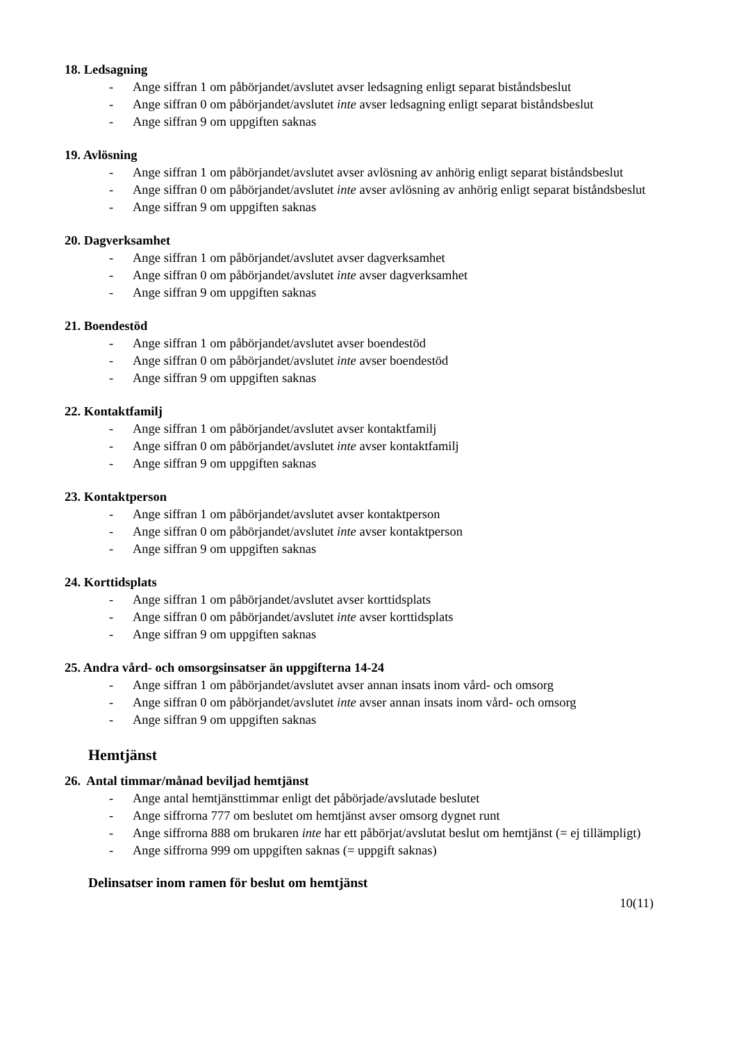18. Ledsagning
- Ange siffran 1 om påbörjandet/avslutet avser ledsagning enligt separat biståndsbeslut
- Ange siffran 0 om påbörjandet/avslutet inte avser ledsagning enligt separat biståndsbeslut
- Ange siffran 9 om uppgiften saknas
19. Avlösning
- Ange siffran 1 om påbörjandet/avslutet avser avlösning av anhörig enligt separat biståndsbeslut
- Ange siffran 0 om påbörjandet/avslutet inte avser avlösning av anhörig enligt separat biståndsbeslut
- Ange siffran 9 om uppgiften saknas
20. Dagverksamhet
- Ange siffran 1 om påbörjandet/avslutet avser dagverksamhet
- Ange siffran 0 om påbörjandet/avslutet inte avser dagverksamhet
- Ange siffran 9 om uppgiften saknas
21. Boendestöd
- Ange siffran 1 om påbörjandet/avslutet avser boendestöd
- Ange siffran 0 om påbörjandet/avslutet inte avser boendestöd
- Ange siffran 9 om uppgiften saknas
22. Kontaktfamilj
- Ange siffran 1 om påbörjandet/avslutet avser kontaktfamilj
- Ange siffran 0 om påbörjandet/avslutet inte avser kontaktfamilj
- Ange siffran 9 om uppgiften saknas
23. Kontaktperson
- Ange siffran 1 om påbörjandet/avslutet avser kontaktperson
- Ange siffran 0 om påbörjandet/avslutet inte avser kontaktperson
- Ange siffran 9 om uppgiften saknas
24. Korttidsplats
- Ange siffran 1 om påbörjandet/avslutet avser korttidsplats
- Ange siffran 0 om påbörjandet/avslutet inte avser korttidsplats
- Ange siffran 9 om uppgiften saknas
25. Andra vård- och omsorgsinsatser än uppgifterna 14-24
- Ange siffran 1 om påbörjandet/avslutet avser annan insats inom vård- och omsorg
- Ange siffran 0 om påbörjandet/avslutet inte avser annan insats inom vård- och omsorg
- Ange siffran 9 om uppgiften saknas
Hemtjänst
26. Antal timmar/månad beviljad hemtjänst
- Ange antal hemtjänsttimmar enligt det påbörjade/avslutade beslutet
- Ange siffrorna 777 om beslutet om hemtjänst avser omsorg dygnet runt
- Ange siffrorna 888 om brukaren inte har ett påbörjat/avslutat beslut om hemtjänst (= ej tillämpligt)
- Ange siffrorna 999 om uppgiften saknas (= uppgift saknas)
Delinsatser inom ramen för beslut om hemtjänst
10(11)